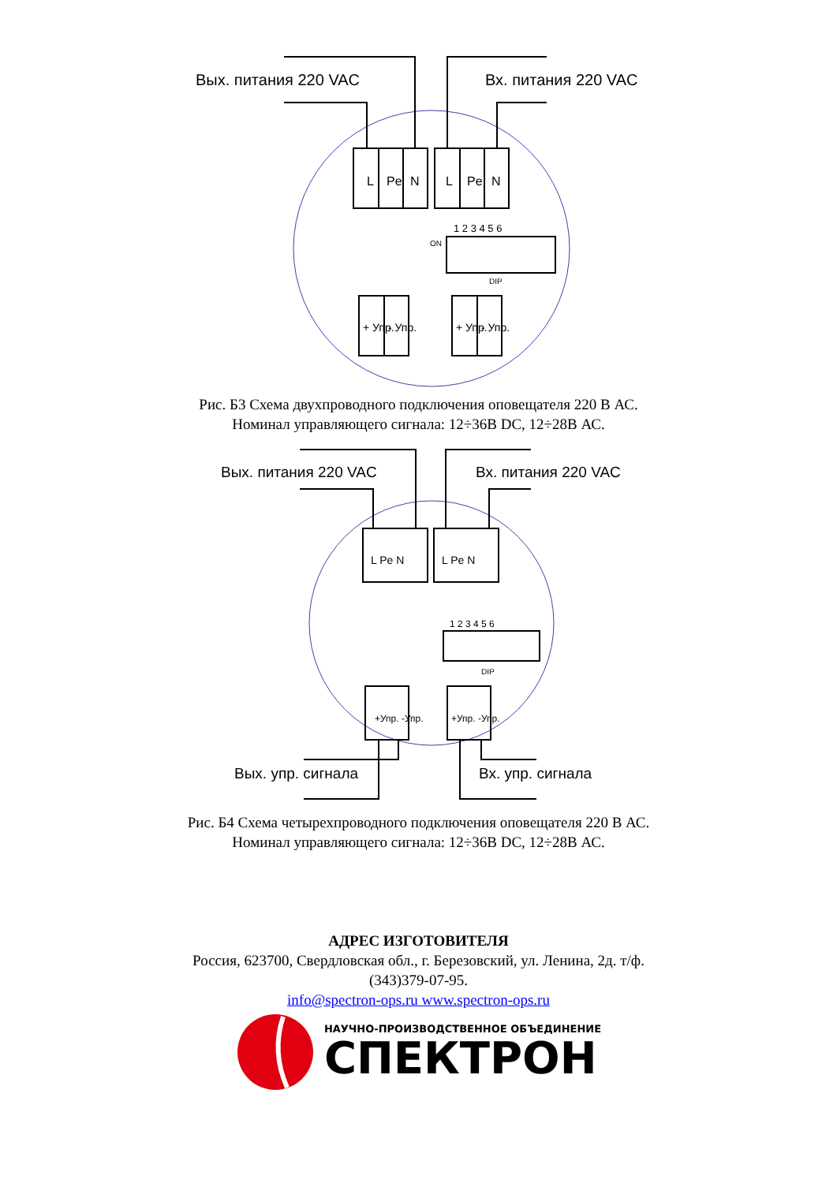Вых. питания 220 VAC
Вх. питания 220 VAC
L
Pe
N
L
Pe
N
1 2 3 4 5 6
ON
DIP
+ Упр.
- Упр.
+ Упр.
- Упр.
Рис. Б3 Схема двухпроводного подключения оповещателя 220 В АС.
Номинал управляющего сигнала: 12÷36В DC, 12÷28В АС.
Вых. питания 220 VAC
Вх. питания 220 VAC
Вых. упр. сигнала
Вх. упр. сигнала
L Pe N
L Pe N
1 2 3 4 5 6
DIP
+Упр. -Упр.
+Упр. -Упр.
Рис. Б4 Схема четырехпроводного подключения оповещателя 220 В АС.
Номинал управляющего сигнала: 12÷36В DC, 12÷28В АС.
АДРЕС ИЗГОТОВИТЕЛЯ
Россия, 623700, Свердловская обл., г. Березовский, ул. Ленина, 2д. т/ф.
(343)379-07-95.
info@spectron-ops.ru www.spectron-ops.ru
НАУЧНО-ПРОИЗВОДСТВЕННОЕ ОБЪЕДИНЕНИЕ
СПЕКТРОН